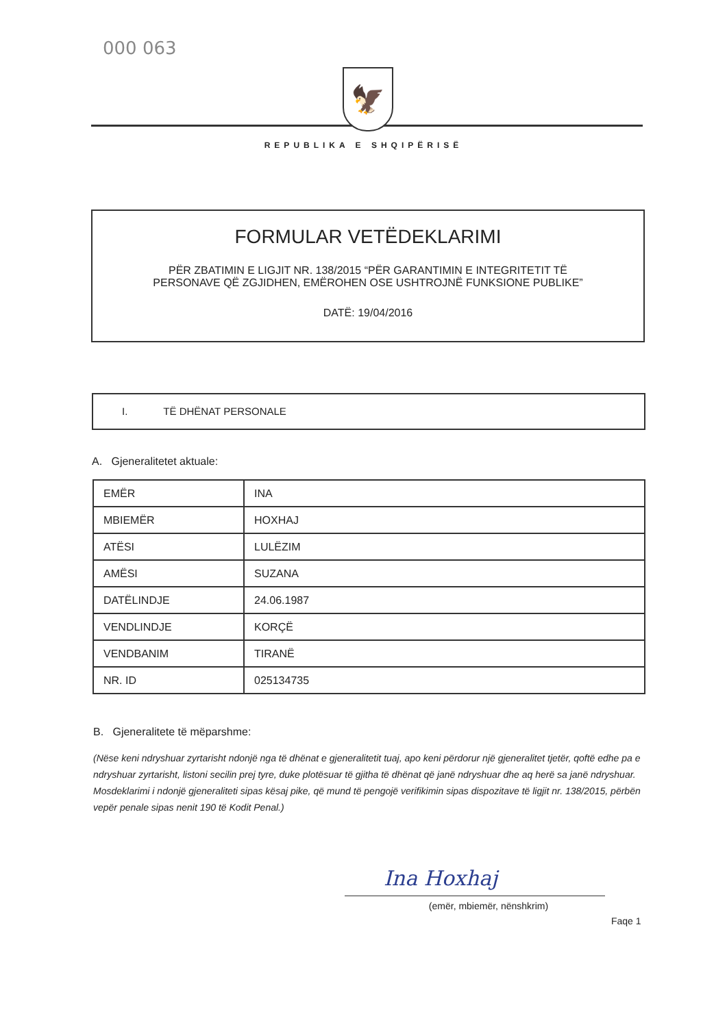000 063
🦅
REPUBLIKA E SHQIPËRISË
FORMULAR VETËDEKLARIMI
PËR ZBATIMIN E LIGJIT NR. 138/2015 “PËR GARANTIMIN E INTEGRITETIT TË PERSONAVE QË ZGJIDHEN, EMËROHEN OSE USHTROJNË FUNKSIONE PUBLIKE”
DATË: 19/04/2016
I. TË DHËNAT PERSONALE
A. Gjeneralitetet aktuale:
| EMËR | INA |
| MBIEMËR | HOXHAJ |
| ATËSI | LULËZIM |
| AMËSI | SUZANA |
| DATËLINDJE | 24.06.1987 |
| VENDLINDJE | KORÇË |
| VENDBANIM | TIRANË |
| NR. ID | 025134735 |
B. Gjeneralitete të mëparshme:
(Nëse keni ndryshuar zyrtarisht ndonjë nga të dhënat e gjeneralitetit tuaj, apo keni përdorur një gjeneralitet tjetër, qoftë edhe pa e ndryshuar zyrtarisht, listoni secilin prej tyre, duke plotësuar të gjitha të dhënat që janë ndryshuar dhe aq herë sa janë ndryshuar. Mosdeklarimi i ndonjë gjeneraliteti sipas kësaj pike, që mund të pengojë verifikimin sipas dispozitave të ligjit nr. 138/2015, përbën vepër penale sipas nenit 190 të Kodit Penal.)
Ina Hoxhaj
(emër, mbiemër, nënshkrim)
Faqe 1